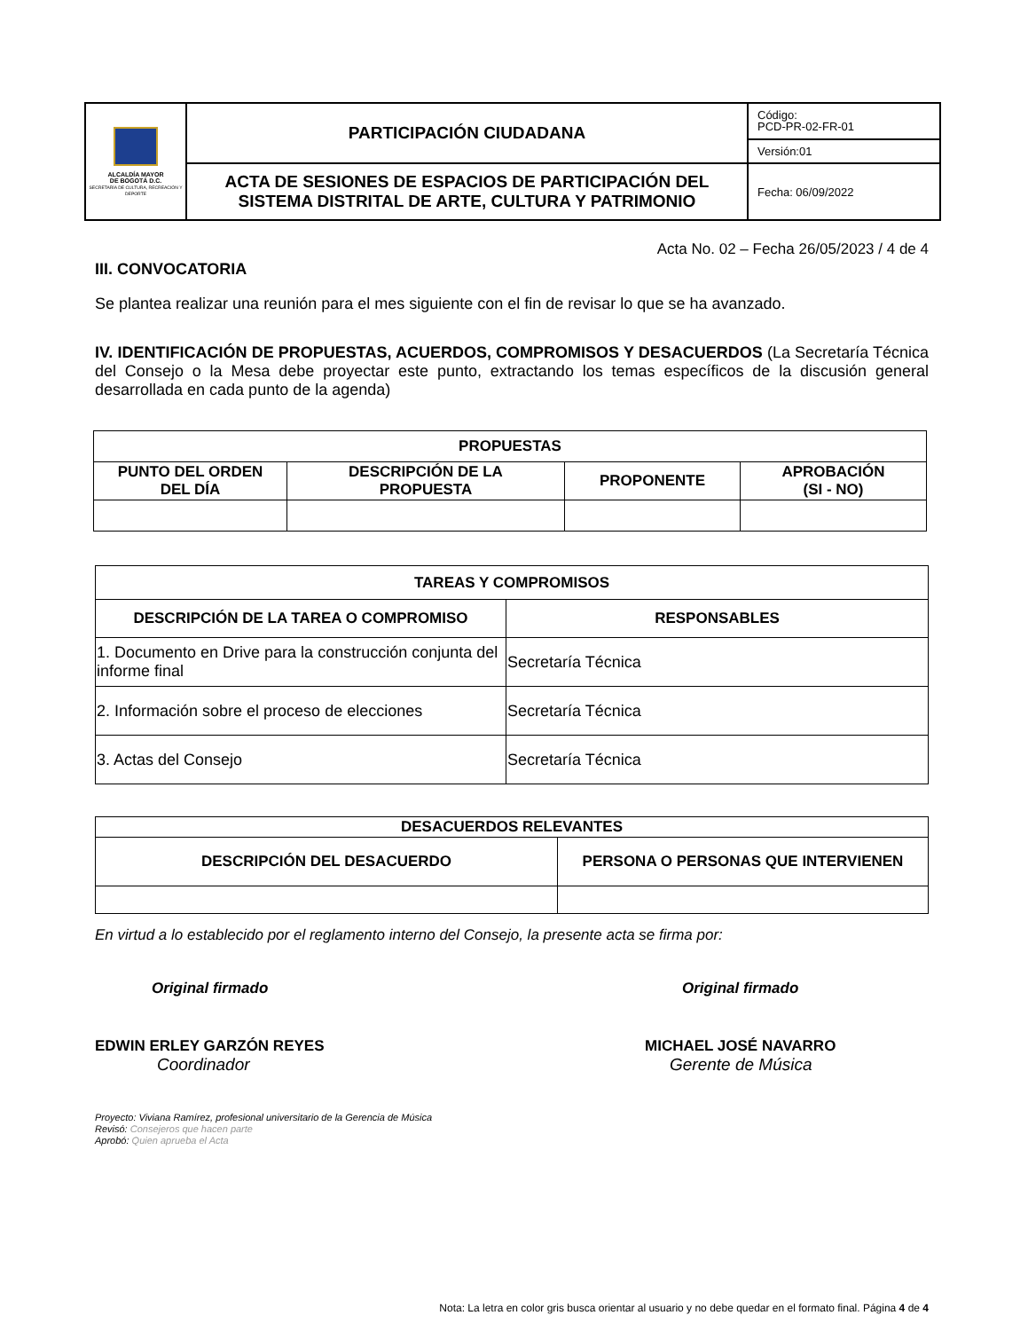| ALCALDÍA MAYOR DE BOGOTÁ D.C. SECRETARÍA DE CULTURA, RECREACIÓN Y DEPORTE | PARTICIPACIÓN CIUDADANA | Código: PCD-PR-02-FR-01 |
| | | Versión:01 |
| | ACTA DE SESIONES DE ESPACIOS DE PARTICIPACIÓN DEL SISTEMA DISTRITAL DE ARTE, CULTURA Y PATRIMONIO | Fecha: 06/09/2022 |
Acta No. 02 – Fecha 26/05/2023 / 4 de 4
III. CONVOCATORIA
Se plantea realizar una reunión para el mes siguiente con el fin de revisar lo que se ha avanzado.
IV. IDENTIFICACIÓN DE PROPUESTAS, ACUERDOS, COMPROMISOS Y DESACUERDOS (La Secretaría Técnica del Consejo o la Mesa debe proyectar este punto, extractando los temas específicos de la discusión general desarrollada en cada punto de la agenda)
| PROPUESTAS | | | |
| --- | --- | --- | --- |
| PUNTO DEL ORDEN DEL DÍA | DESCRIPCIÓN DE LA PROPUESTA | PROPONENTE | APROBACIÓN (SI - NO) |
| TAREAS Y COMPROMISOS | |
| --- | --- |
| DESCRIPCIÓN DE LA TAREA O COMPROMISO | RESPONSABLES |
| 1. Documento en Drive para la construcción conjunta del informe final | Secretaría Técnica |
| 2. Información sobre el proceso de elecciones | Secretaría Técnica |
| 3. Actas del Consejo | Secretaría Técnica |
| DESACUERDOS RELEVANTES | |
| --- | --- |
| DESCRIPCIÓN DEL DESACUERDO | PERSONA O PERSONAS QUE INTERVIENEN |
En virtud a lo establecido por el reglamento interno del Consejo, la presente acta se firma por:
Original firmado
EDWIN ERLEY GARZÓN REYES
Coordinador
Original firmado
MICHAEL JOSÉ NAVARRO
Gerente de Música
Proyecto: Viviana Ramírez, profesional universitario de la Gerencia de Música
Revisó: Consejeros que hacen parte
Aprobó: Quien aprueba el Acta
Nota: La letra en color gris busca orientar al usuario y no debe quedar en el formato final. Página 4 de 4